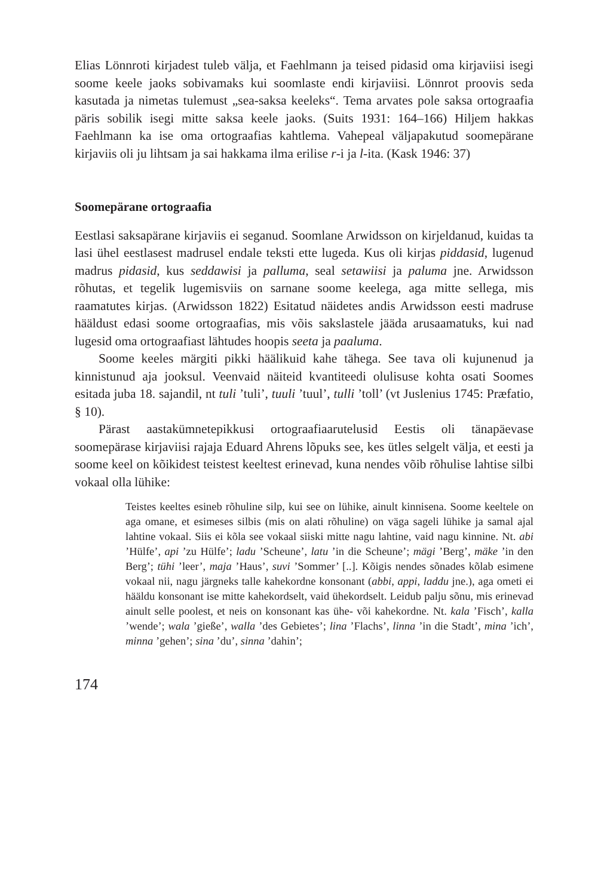Elias Lönnroti kirjadest tuleb välja, et Faehlmann ja teised pidasid oma kirjaviisi isegi soome keele jaoks sobivamaks kui soomlaste endi kirjaviisi. Lönnrot proovis seda kasutada ja nimetas tulemust „sea-saksa keeleks“. Tema arvates pole saksa ortograafia päris sobilik isegi mitte saksa keele jaoks. (Suits 1931: 164–166) Hiljem hakkas Faehlmann ka ise oma ortograafias kahtlema. Vahepeal väljapakutud soomepärane kirjaviis oli ju lihtsam ja sai hakkama ilma erilise r-i ja l-ita. (Kask 1946: 37)
Soomepärane ortograafia
Eestlasi saksapärane kirjaviis ei seganud. Soomlane Arwidsson on kirjeldanud, kuidas ta lasi ühel eestlasest madrusel endale teksti ette lugeda. Kus oli kirjas piddasid, lugenud madrus pidasid, kus seddawisi ja palluma, seal setawiisi ja paluma jne. Arwidsson rõhutas, et tegelik lugemisviis on sarnane soome keelega, aga mitte sellega, mis raamatutes kirjas. (Arwidsson 1822) Esitatud näidetes andis Arwidsson eesti madruse hääldust edasi soome ortograafias, mis võis sakslastele jääda arusaamatuks, kui nad lugesid oma ortograafiast lähtudes hoopis seeta ja paaluma.
Soome keeles märgiti pikki häälikuid kahe tähega. See tava oli kujunenud ja kinnistunud aja jooksul. Veenvaid näiteid kvantiteedi olulisuse kohta osati Soomes esitada juba 18. sajandil, nt tuli ’tuli’, tuuli ’tuul’, tulli ’toll’ (vt Juslenius 1745: Præfatio, § 10).
Pärast aastakümnetepikkusi ortograafiaarutelusid Eestis oli tänapäevase soomepärase kirjaviisi rajaja Eduard Ahrens lõpuks see, kes ütles selgelt välja, et eesti ja soome keel on kõikidest teistest keeltest erinevad, kuna nendes võib rõhulise lahtise silbi vokaal olla lühike:
Teistes keeltes esineb rõhuline silp, kui see on lühike, ainult kinnisena. Soome keeltele on aga omane, et esimeses silbis (mis on alati rõhuline) on väga sageli lühike ja samal ajal lahtine vokaal. Siis ei kõla see vokaal siiski mitte nagu lahtine, vaid nagu kinnine. Nt. abi ’Hülfe’, api ’zu Hülfe’; ladu ’Scheune’, latu ’in die Scheune’; mägi ’Berg’, mäke ’in den Berg’; tühi ’leer’, maja ’Haus’, suvi ’Sommer’ [..]. Kõigis nendes sõnades kõlab esimene vokaal nii, nagu järgneks talle kahekordne konsonant (abbi, appi, laddu jne.), aga ometi ei hääldu konsonant ise mitte kahekordselt, vaid ühekordselt. Leidub palju sõnu, mis erinevad ainult selle poolest, et neis on konsonant kas ühe- või kahekordne. Nt. kala ’Fisch’, kalla ’wende’; wala ’gieße’, walla ’des Gebietes’; lina ’Flachs’, linna ’in die Stadt’, mina ’ich’, minna ’gehen’; sina ’du’, sinna ’dahin’;
174